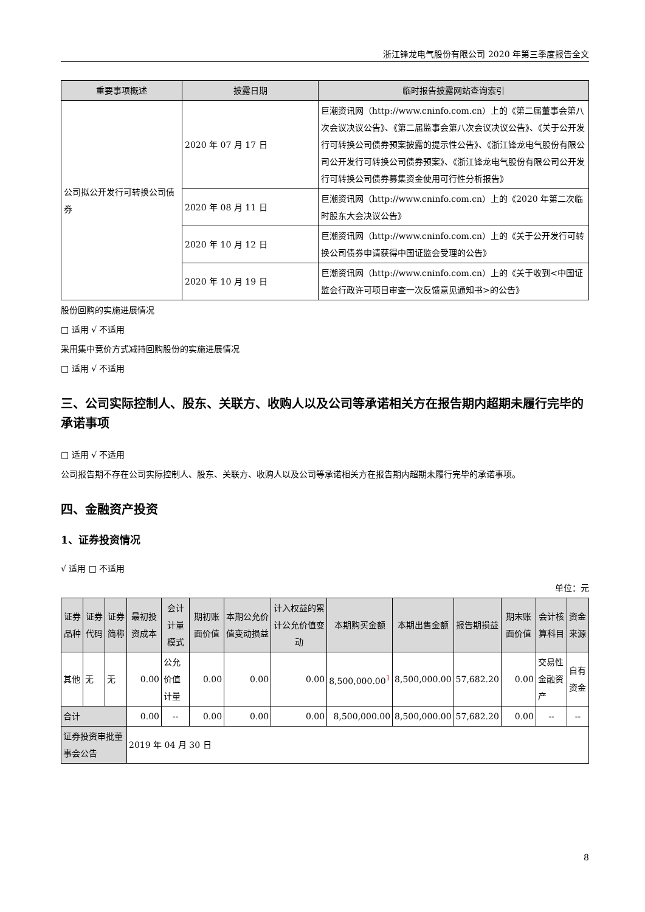浙江锋龙电气股份有限公司 2020 年第三季度报告全文
| 重要事项概述 | 披露日期 | 临时报告披露网站查询索引 |
| --- | --- | --- |
| 公司拟公开发行可转换公司债券 | 2020 年 07 月 17 日 | 巨潮资讯网（http://www.cninfo.com.cn）上的《第二届董事会第八次会议决议公告》、《第二届监事会第八次会议决议公告》、《关于公开发行可转换公司债券预案披露的提示性公告》、《浙江锋龙电气股份有限公司公开发行可转换公司债券预案》、《浙江锋龙电气股份有限公司公开发行可转换公司债券募集资金使用可行性分析报告》 |
| | 2020 年 08 月 11 日 | 巨潮资讯网（http://www.cninfo.com.cn）上的《2020 年第二次临时股东大会决议公告》 |
| | 2020 年 10 月 12 日 | 巨潮资讯网（http://www.cninfo.com.cn）上的《关于公开发行可转换公司债券申请获得中国证监会受理的公告》 |
| | 2020 年 10 月 19 日 | 巨潮资讯网（http://www.cninfo.com.cn）上的《关于收到<中国证监会行政许可项目审查一次反馈意见通知书>的公告》 |
股份回购的实施进展情况
□ 适用 √ 不适用
采用集中竞价方式减持回购股份的实施进展情况
□ 适用 √ 不适用
三、公司实际控制人、股东、关联方、收购人以及公司等承诺相关方在报告期内超期未履行完毕的承诺事项
□ 适用 √ 不适用
公司报告期不存在公司实际控制人、股东、关联方、收购人以及公司等承诺相关方在报告期内超期未履行完毕的承诺事项。
四、金融资产投资
1、证券投资情况
√ 适用 □ 不适用
单位：元
| 证券品种 | 证券代码 | 证券简称 | 最初投资成本 | 会计计量模式 | 期初账面价值 | 本期公允价值变动损益 | 计入权益的累计公允价值变动 | 本期购买金额 | 本期出售金额 | 报告期损益 | 期末账面价值 | 会计核算科目 | 资金来源 |
| --- | --- | --- | --- | --- | --- | --- | --- | --- | --- | --- | --- | --- | --- |
| 其他 | 无 | 无 | 0.00 | 公允价值计量 | 0.00 | 0.00 | 0.00 | 8,500,000.00<sup>1</sup> | 8,500,000.00 | 57,682.20 | 0.00 | 交易性金融资产 | 自有资金 |
| 合计 | | | 0.00 | -- | 0.00 | 0.00 | 0.00 | 8,500,000.00 | 8,500,000.00 | 57,682.20 | 0.00 | -- | -- |
| 证券投资审批董事会公告 | | | 2019 年 04 月 30 日 | | | | | | | | | | |
8